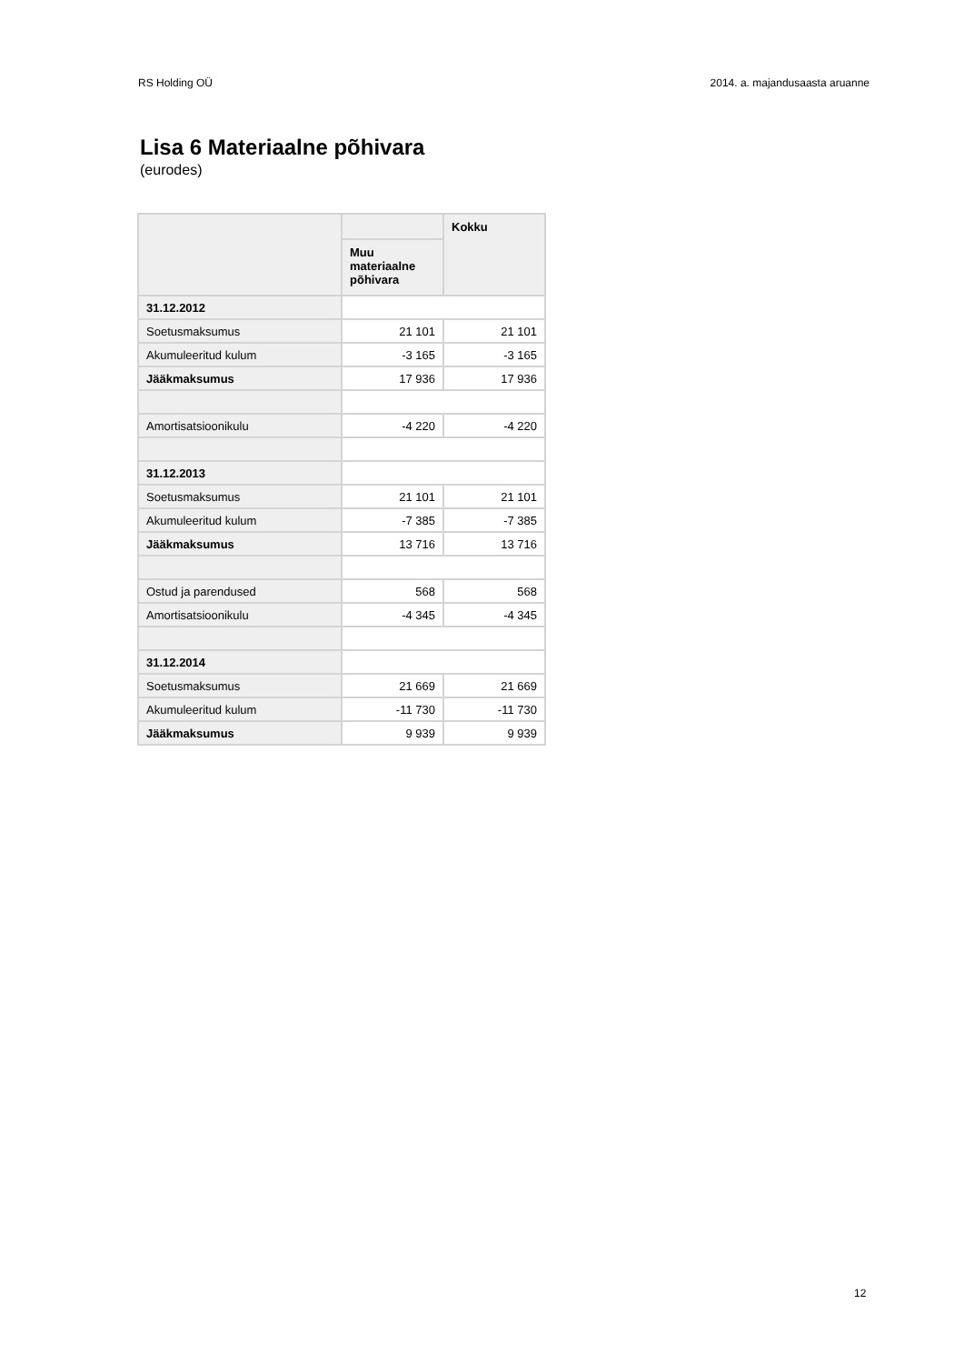RS Holding OÜ 2014. a. majandusaasta aruanne
Lisa 6 Materiaalne põhivara
(eurodes)
| | | Kokku |
| --- | --- | --- |
| | Muu materiaalne põhivara | |
| 31.12.2012 | | |
| Soetusmaksumus | 21 101 | 21 101 |
| Akumuleeritud kulum | -3 165 | -3 165 |
| Jääkmaksumus | 17 936 | 17 936 |
| Amortisatsioonikulu | -4 220 | -4 220 |
| 31.12.2013 | | |
| Soetusmaksumus | 21 101 | 21 101 |
| Akumuleeritud kulum | -7 385 | -7 385 |
| Jääkmaksumus | 13 716 | 13 716 |
| Ostud ja parendused | 568 | 568 |
| Amortisatsioonikulu | -4 345 | -4 345 |
| 31.12.2014 | | |
| Soetusmaksumus | 21 669 | 21 669 |
| Akumuleeritud kulum | -11 730 | -11 730 |
| Jääkmaksumus | 9 939 | 9 939 |
12